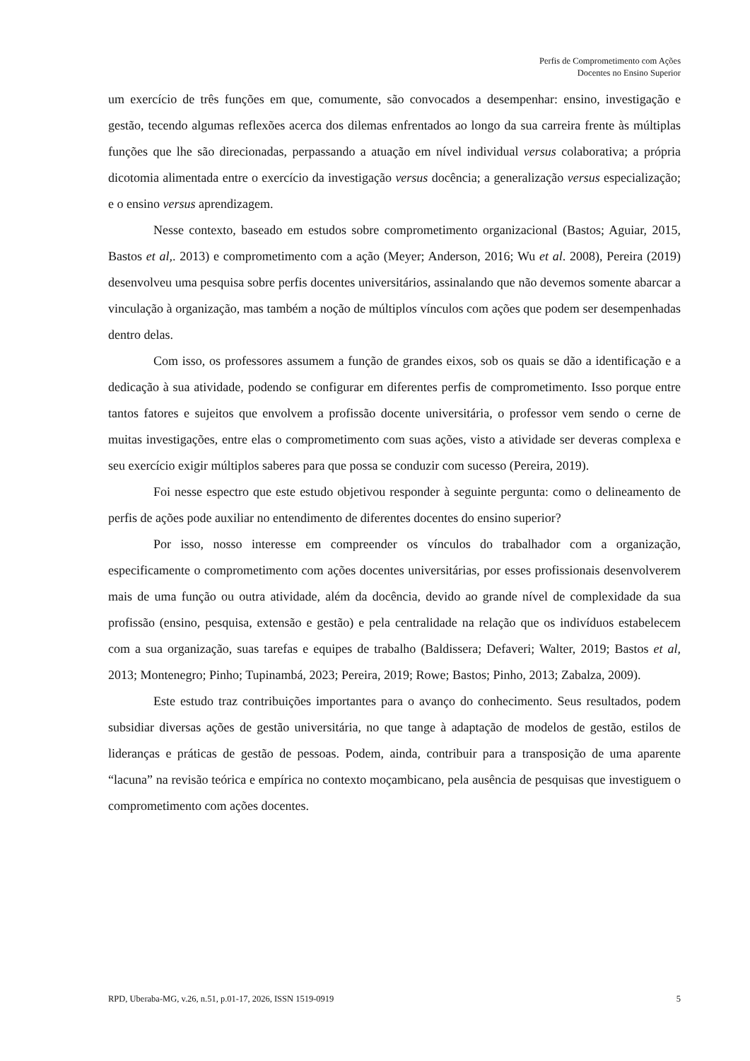Perfis de Comprometimento com Ações
Docentes no Ensino Superior
um exercício de três funções em que, comumente, são convocados a desempenhar: ensino, investigação e gestão, tecendo algumas reflexões acerca dos dilemas enfrentados ao longo da sua carreira frente às múltiplas funções que lhe são direcionadas, perpassando a atuação em nível individual versus colaborativa; a própria dicotomia alimentada entre o exercício da investigação versus docência; a generalização versus especialização; e o ensino versus aprendizagem.
Nesse contexto, baseado em estudos sobre comprometimento organizacional (Bastos; Aguiar, 2015, Bastos et al,. 2013) e comprometimento com a ação (Meyer; Anderson, 2016; Wu et al. 2008), Pereira (2019) desenvolveu uma pesquisa sobre perfis docentes universitários, assinalando que não devemos somente abarcar a vinculação à organização, mas também a noção de múltiplos vínculos com ações que podem ser desempenhadas dentro delas.
Com isso, os professores assumem a função de grandes eixos, sob os quais se dão a identificação e a dedicação à sua atividade, podendo se configurar em diferentes perfis de comprometimento. Isso porque entre tantos fatores e sujeitos que envolvem a profissão docente universitária, o professor vem sendo o cerne de muitas investigações, entre elas o comprometimento com suas ações, visto a atividade ser deveras complexa e seu exercício exigir múltiplos saberes para que possa se conduzir com sucesso (Pereira, 2019).
Foi nesse espectro que este estudo objetivou responder à seguinte pergunta: como o delineamento de perfis de ações pode auxiliar no entendimento de diferentes docentes do ensino superior?
Por isso, nosso interesse em compreender os vínculos do trabalhador com a organização, especificamente o comprometimento com ações docentes universitárias, por esses profissionais desenvolverem mais de uma função ou outra atividade, além da docência, devido ao grande nível de complexidade da sua profissão (ensino, pesquisa, extensão e gestão) e pela centralidade na relação que os indivíduos estabelecem com a sua organização, suas tarefas e equipes de trabalho (Baldissera; Defaveri; Walter, 2019; Bastos et al, 2013; Montenegro; Pinho; Tupinambá, 2023; Pereira, 2019; Rowe; Bastos; Pinho, 2013; Zabalza, 2009).
Este estudo traz contribuições importantes para o avanço do conhecimento. Seus resultados, podem subsidiar diversas ações de gestão universitária, no que tange à adaptação de modelos de gestão, estilos de lideranças e práticas de gestão de pessoas. Podem, ainda, contribuir para a transposição de uma aparente “lacuna” na revisão teórica e empírica no contexto moçambicano, pela ausência de pesquisas que investiguem o comprometimento com ações docentes.
RPD, Uberaba-MG, v.26, n.51, p.01-17, 2026, ISSN 1519-0919 5